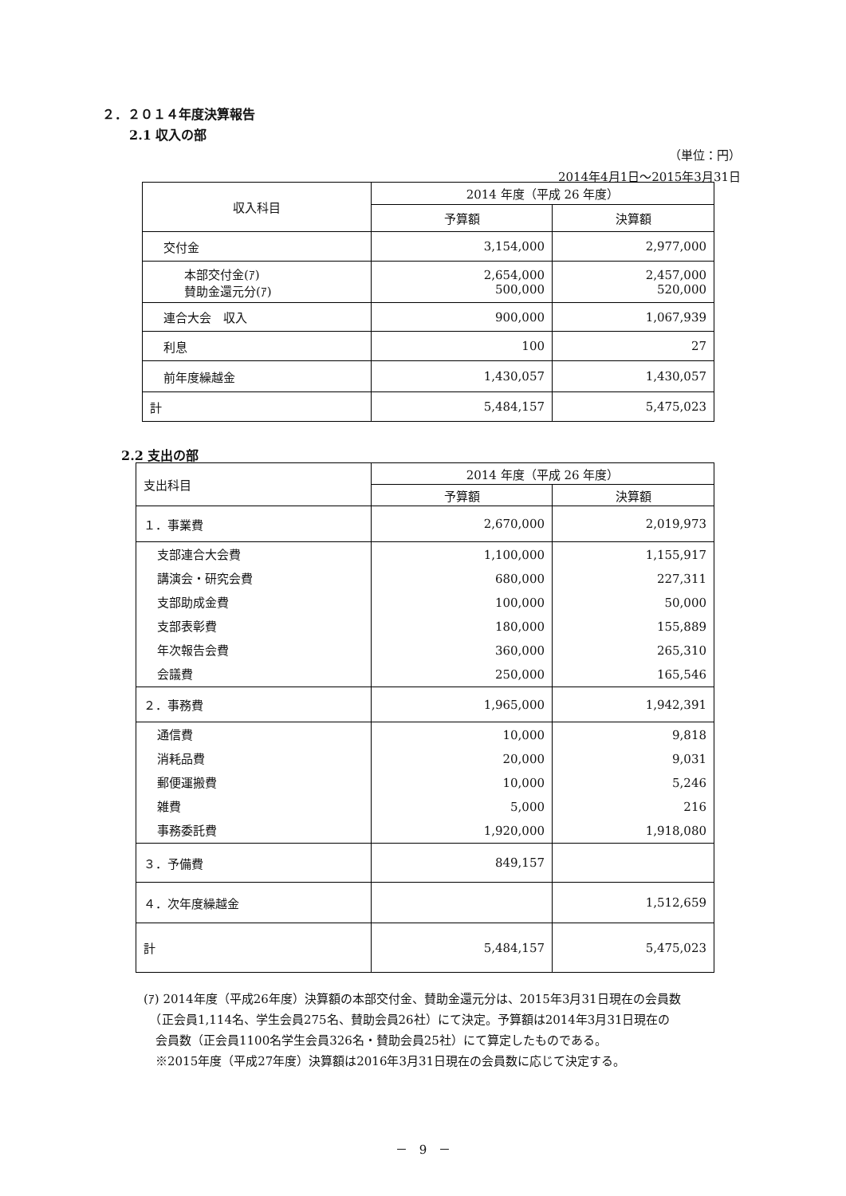２．２０１４年度決算報告
2.1 収入の部
（単位：円）
2014年4月1日～2015年3月31日
| 収入科目 | 2014 年度（平成 26 年度） | |
| --- | --- | --- |
| | 予算額 | 決算額 |
| 交付金 | 3,154,000 | 2,977,000 |
| 本部交付金(ｱ) 賛助金還元分(ｱ) | 2,654,000 500,000 | 2,457,000 520,000 |
| 連合大会 収入 | 900,000 | 1,067,939 |
| 利息 | 100 | 27 |
| 前年度繰越金 | 1,430,057 | 1,430,057 |
| 計 | 5,484,157 | 5,475,023 |
2.2 支出の部
| 支出科目 | 2014 年度（平成 26 年度） | |
| --- | --- | --- |
| | 予算額 | 決算額 |
| １．事業費 | 2,670,000 | 2,019,973 |
| 支部連合大会費 講演会・研究会費 支部助成金費 支部表彰費 年次報告会費 会議費 | 1,100,000 680,000 100,000 180,000 360,000 250,000 | 1,155,917 227,311 50,000 155,889 265,310 165,546 |
| ２．事務費 | 1,965,000 | 1,942,391 |
| 通信費 消耗品費 郵便運搬費 雑費 事務委託費 | 10,000 20,000 10,000 5,000 1,920,000 | 9,818 9,031 5,246 216 1,918,080 |
| ３．予備費 | 849,157 | |
| ４．次年度繰越金 | | 1,512,659 |
| 計 | 5,484,157 | 5,475,023 |
(ｱ) 2014年度（平成26年度）決算額の本部交付金、賛助金還元分は、2015年3月31日現在の会員数
　（正会員1,114名、学生会員275名、賛助会員26社）にて決定。予算額は2014年3月31日現在の
　会員数（正会員1100名学生会員326名・賛助会員25社）にて算定したものである。
　※2015年度（平成27年度）決算額は2016年3月31日現在の会員数に応じて決定する。
－　9　－